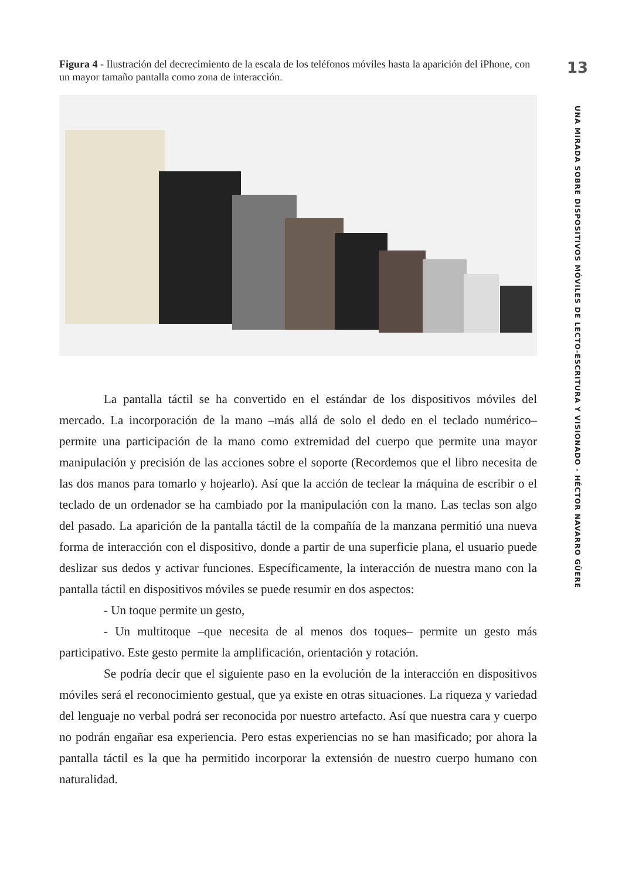Figura 4 - Ilustración del decrecimiento de la escala de los teléfonos móviles hasta la aparición del iPhone, con un mayor tamaño pantalla como zona de interacción.
La pantalla táctil se ha convertido en el estándar de los dispositivos móviles del mercado. La incorporación de la mano –más allá de solo el dedo en el teclado numérico– permite una participación de la mano como extremidad del cuerpo que permite una mayor manipulación y precisión de las acciones sobre el soporte (Recordemos que el libro necesita de las dos manos para tomarlo y hojearlo). Así que la acción de teclear la máquina de escribir o el teclado de un ordenador se ha cambiado por la manipulación con la mano. Las teclas son algo del pasado. La aparición de la pantalla táctil de la compañía de la manzana permitió una nueva forma de interacción con el dispositivo, donde a partir de una superficie plana, el usuario puede deslizar sus dedos y activar funciones. Específicamente, la interacción de nuestra mano con la pantalla táctil en dispositivos móviles se puede resumir en dos aspectos:
- Un toque permite un gesto,
- Un multitoque –que necesita de al menos dos toques– permite un gesto más participativo. Este gesto permite la amplificación, orientación y rotación.
Se podría decir que el siguiente paso en la evolución de la interacción en dispositivos móviles será el reconocimiento gestual, que ya existe en otras situaciones. La riqueza y variedad del lenguaje no verbal podrá ser reconocida por nuestro artefacto. Así que nuestra cara y cuerpo no podrán engañar esa experiencia. Pero estas experiencias no se han masificado; por ahora la pantalla táctil es la que ha permitido incorporar la extensión de nuestro cuerpo humano con naturalidad.
13
UNA MIRADA SOBRE DISPOSITIVOS MÓVILES DE LECTO-ESCRITURA Y VISIONADO - HÉCTOR NAVARRO GÜERE